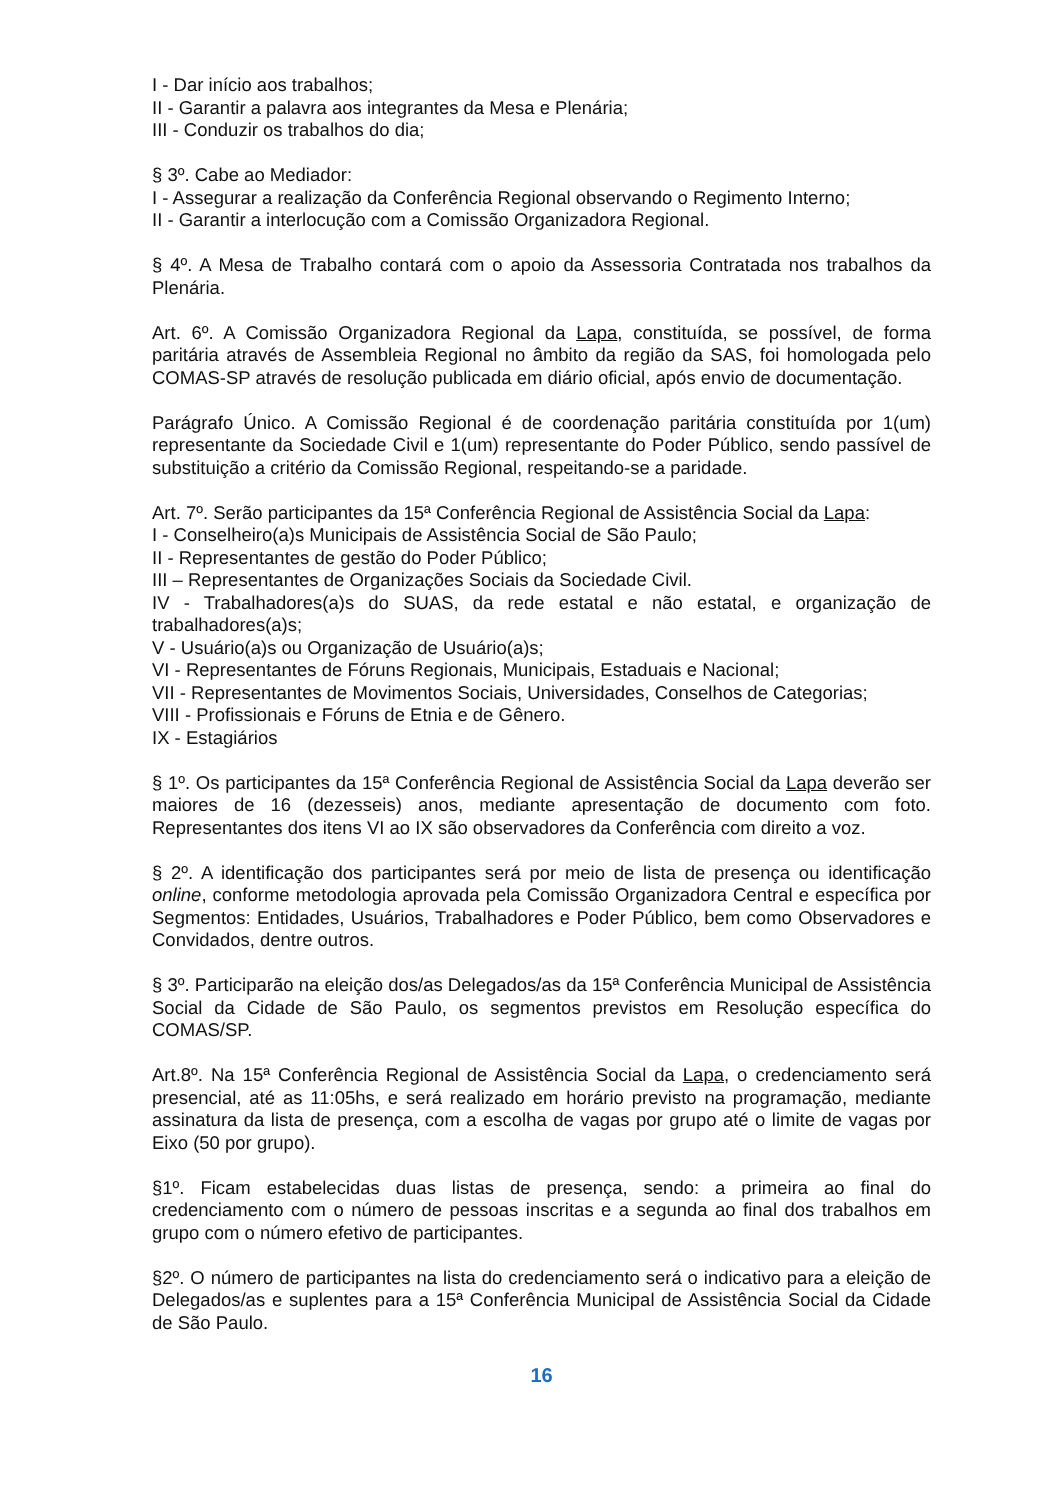I - Dar início aos trabalhos;
II - Garantir a palavra aos integrantes da Mesa e Plenária;
III - Conduzir os trabalhos do dia;
§ 3º. Cabe ao Mediador:
I - Assegurar a realização da Conferência Regional observando o Regimento Interno;
II - Garantir a interlocução com a Comissão Organizadora Regional.
§ 4º. A Mesa de Trabalho contará com o apoio da Assessoria Contratada nos trabalhos da Plenária.
Art. 6º. A Comissão Organizadora Regional da Lapa, constituída, se possível, de forma paritária através de Assembleia Regional no âmbito da região da SAS, foi homologada pelo COMAS-SP através de resolução publicada em diário oficial, após envio de documentação.
Parágrafo Único. A Comissão Regional é de coordenação paritária constituída por 1(um) representante da Sociedade Civil e 1(um) representante do Poder Público, sendo passível de substituição a critério da Comissão Regional, respeitando-se a paridade.
Art. 7º. Serão participantes da 15ª Conferência Regional de Assistência Social da Lapa:
I - Conselheiro(a)s Municipais de Assistência Social de São Paulo;
II - Representantes de gestão do Poder Público;
III – Representantes de Organizações Sociais da Sociedade Civil.
IV - Trabalhadores(a)s do SUAS, da rede estatal e não estatal, e organização de trabalhadores(a)s;
V - Usuário(a)s ou Organização de Usuário(a)s;
VI - Representantes de Fóruns Regionais, Municipais, Estaduais e Nacional;
VII - Representantes de Movimentos Sociais, Universidades, Conselhos de Categorias;
VIII - Profissionais e Fóruns de Etnia e de Gênero.
IX - Estagiários
§ 1º. Os participantes da 15ª Conferência Regional de Assistência Social da Lapa deverão ser maiores de 16 (dezesseis) anos, mediante apresentação de documento com foto. Representantes dos itens VI ao IX são observadores da Conferência com direito a voz.
§ 2º. A identificação dos participantes será por meio de lista de presença ou identificação online, conforme metodologia aprovada pela Comissão Organizadora Central e específica por Segmentos: Entidades, Usuários, Trabalhadores e Poder Público, bem como Observadores e Convidados, dentre outros.
§ 3º. Participarão na eleição dos/as Delegados/as da 15ª Conferência Municipal de Assistência Social da Cidade de São Paulo, os segmentos previstos em Resolução específica do COMAS/SP.
Art.8º. Na 15ª Conferência Regional de Assistência Social da Lapa, o credenciamento será presencial, até as 11:05hs, e será realizado em horário previsto na programação, mediante assinatura da lista de presença, com a escolha de vagas por grupo até o limite de vagas por Eixo (50 por grupo).
§1º. Ficam estabelecidas duas listas de presença, sendo: a primeira ao final do credenciamento com o número de pessoas inscritas e a segunda ao final dos trabalhos em grupo com o número efetivo de participantes.
§2º. O número de participantes na lista do credenciamento será o indicativo para a eleição de Delegados/as e suplentes para a 15ª Conferência Municipal de Assistência Social da Cidade de São Paulo.
16